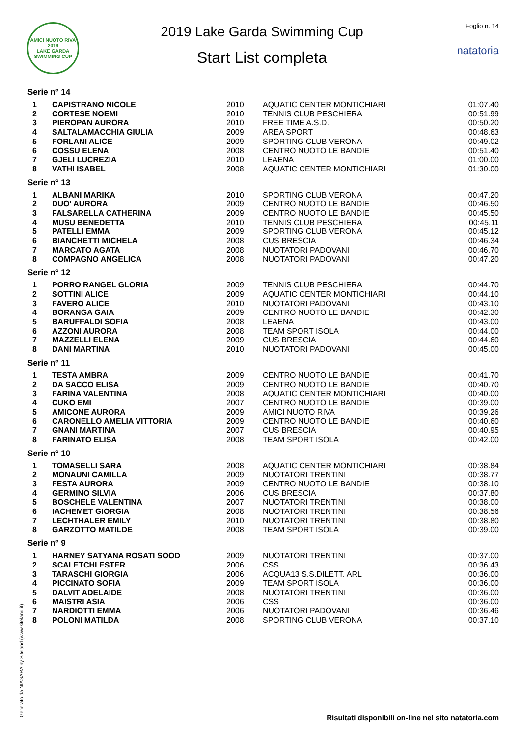AMICI NUOTO RIVA
2019
LAKE GARDA SWIMMING CUP
2019 Lake Garda Swimming Cup
Start List completa
Foglio n. 14
natatoria
Serie n° 14
| 1 | CAPISTRANO NICOLE | 2010 | AQUATIC CENTER MONTICHIARI | 01:07.40 |
| 2 | CORTESE NOEMI | 2010 | TENNIS CLUB PESCHIERA | 00:51.99 |
| 3 | PIEROPAN AURORA | 2010 | FREE TIME A.S.D. | 00:50.20 |
| 4 | SALTALAMACCHIA GIULIA | 2009 | AREA SPORT | 00:48.63 |
| 5 | FORLANI ALICE | 2009 | SPORTING CLUB VERONA | 00:49.02 |
| 6 | COSSU ELENA | 2008 | CENTRO NUOTO LE BANDIE | 00:51.40 |
| 7 | GJELI LUCREZIA | 2010 | LEAENA | 01:00.00 |
| 8 | VATHI ISABEL | 2008 | AQUATIC CENTER MONTICHIARI | 01:30.00 |
Serie n° 13
| 1 | ALBANI MARIKA | 2010 | SPORTING CLUB VERONA | 00:47.20 |
| 2 | DUO' AURORA | 2009 | CENTRO NUOTO LE BANDIE | 00:46.50 |
| 3 | FALSARELLA CATHERINA | 2009 | CENTRO NUOTO LE BANDIE | 00:45.50 |
| 4 | MUSU BENEDETTA | 2010 | TENNIS CLUB PESCHIERA | 00:45.11 |
| 5 | PATELLI EMMA | 2009 | SPORTING CLUB VERONA | 00:45.12 |
| 6 | BIANCHETTI MICHELA | 2008 | CUS BRESCIA | 00:46.34 |
| 7 | MARCATO AGATA | 2008 | NUOTATORI PADOVANI | 00:46.70 |
| 8 | COMPAGNO ANGELICA | 2008 | NUOTATORI PADOVANI | 00:47.20 |
Serie n° 12
| 1 | PORRO RANGEL GLORIA | 2009 | TENNIS CLUB PESCHIERA | 00:44.70 |
| 2 | SOTTINI ALICE | 2009 | AQUATIC CENTER MONTICHIARI | 00:44.10 |
| 3 | FAVERO ALICE | 2010 | NUOTATORI PADOVANI | 00:43.10 |
| 4 | BORANGA GAIA | 2009 | CENTRO NUOTO LE BANDIE | 00:42.30 |
| 5 | BARUFFALDI SOFIA | 2008 | LEAENA | 00:43.00 |
| 6 | AZZONI AURORA | 2008 | TEAM SPORT ISOLA | 00:44.00 |
| 7 | MAZZELLI ELENA | 2009 | CUS BRESCIA | 00:44.60 |
| 8 | DANI MARTINA | 2010 | NUOTATORI PADOVANI | 00:45.00 |
Serie n° 11
| 1 | TESTA AMBRA | 2009 | CENTRO NUOTO LE BANDIE | 00:41.70 |
| 2 | DA SACCO ELISA | 2009 | CENTRO NUOTO LE BANDIE | 00:40.70 |
| 3 | FARINA VALENTINA | 2008 | AQUATIC CENTER MONTICHIARI | 00:40.00 |
| 4 | CUKO EMI | 2007 | CENTRO NUOTO LE BANDIE | 00:39.00 |
| 5 | AMICONE AURORA | 2009 | AMICI NUOTO RIVA | 00:39.26 |
| 6 | CARONELLO AMELIA VITTORIA | 2009 | CENTRO NUOTO LE BANDIE | 00:40.60 |
| 7 | GNANI MARTINA | 2007 | CUS BRESCIA | 00:40.95 |
| 8 | FARINATO ELISA | 2008 | TEAM SPORT ISOLA | 00:42.00 |
Serie n° 10
| 1 | TOMASELLI SARA | 2008 | AQUATIC CENTER MONTICHIARI | 00:38.84 |
| 2 | MONAUNI CAMILLA | 2009 | NUOTATORI TRENTINI | 00:38.77 |
| 3 | FESTA AURORA | 2009 | CENTRO NUOTO LE BANDIE | 00:38.10 |
| 4 | GERMINO SILVIA | 2006 | CUS BRESCIA | 00:37.80 |
| 5 | BOSCHELE VALENTINA | 2007 | NUOTATORI TRENTINI | 00:38.00 |
| 6 | IACHEMET GIORGIA | 2008 | NUOTATORI TRENTINI | 00:38.56 |
| 7 | LECHTHALER EMILY | 2010 | NUOTATORI TRENTINI | 00:38.80 |
| 8 | GARZOTTO MATILDE | 2008 | TEAM SPORT ISOLA | 00:39.00 |
Serie n° 9
| 1 | HARNEY SATYANA ROSATI SOOD | 2009 | NUOTATORI TRENTINI | 00:37.00 |
| 2 | SCALETCHI ESTER | 2006 | CSS | 00:36.43 |
| 3 | TARASCHI GIORGIA | 2006 | ACQUA13 S.S.DILETT. ARL | 00:36.00 |
| 4 | PICCINATO SOFIA | 2009 | TEAM SPORT ISOLA | 00:36.00 |
| 5 | DALVIT ADELAIDE | 2008 | NUOTATORI TRENTINI | 00:36.00 |
| 6 | MAISTRI ASIA | 2006 | CSS | 00:36.00 |
| 7 | NARDIOTTI EMMA | 2006 | NUOTATORI PADOVANI | 00:36.46 |
| 8 | POLONI MATILDA | 2008 | SPORTING CLUB VERONA | 00:37.10 |
Generato da NIAGARA by Siteland (www.siteland.it)
Risultati disponibili on-line nel sito natatoria.com